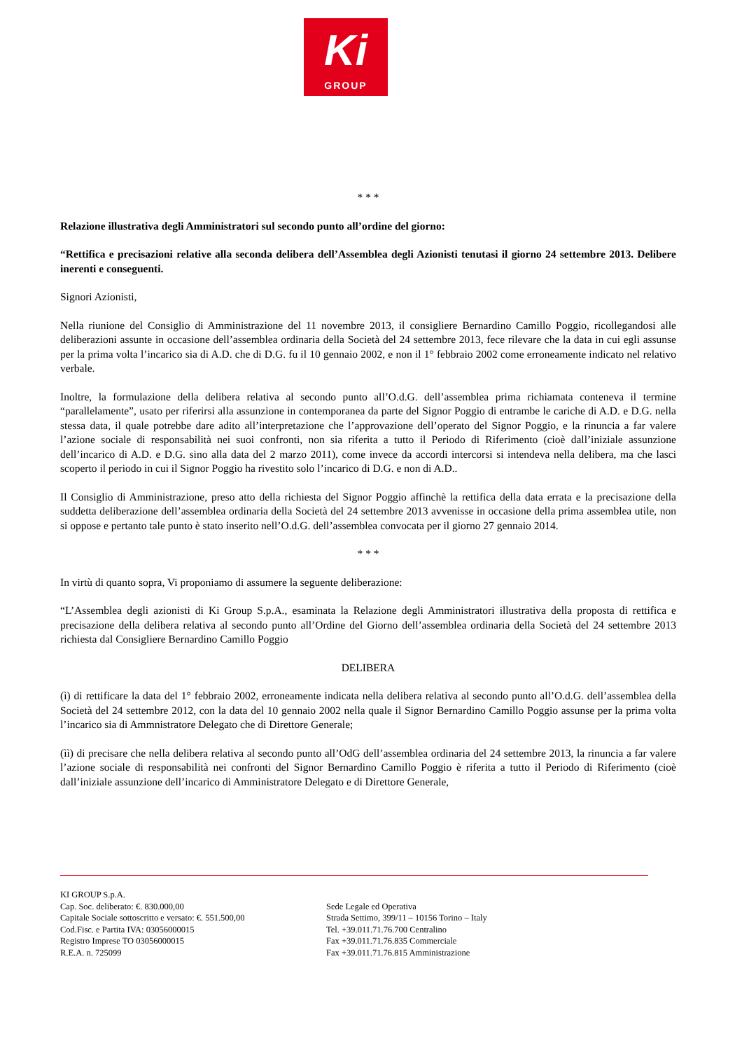Ki
GROUP
* * *
Relazione illustrativa degli Amministratori sul secondo punto all’ordine del giorno:
“Rettifica e precisazioni relative alla seconda delibera dell’Assemblea degli Azionisti tenutasi il giorno 24 settembre 2013. Delibere inerenti e conseguenti.
Signori Azionisti,
Nella riunione del Consiglio di Amministrazione del 11 novembre 2013, il consigliere Bernardino Camillo Poggio, ricollegandosi alle deliberazioni assunte in occasione dell’assemblea ordinaria della Società del 24 settembre 2013, fece rilevare che la data in cui egli assunse per la prima volta l’incarico sia di A.D. che di D.G. fu il 10 gennaio 2002, e non il 1° febbraio 2002 come erroneamente indicato nel relativo verbale.
Inoltre, la formulazione della delibera relativa al secondo punto all’O.d.G. dell’assemblea prima richiamata conteneva il termine “parallelamente”, usato per riferirsi alla assunzione in contemporanea da parte del Signor Poggio di entrambe le cariche di A.D. e D.G. nella stessa data, il quale potrebbe dare adito all’interpretazione che l’approvazione dell’operato del Signor Poggio, e la rinuncia a far valere l’azione sociale di responsabilità nei suoi confronti, non sia riferita a tutto il Periodo di Riferimento (cioè dall’iniziale assunzione dell’incarico di A.D. e D.G. sino alla data del 2 marzo 2011), come invece da accordi intercorsi si intendeva nella delibera, ma che lasci scoperto il periodo in cui il Signor Poggio ha rivestito solo l’incarico di D.G. e non di A.D..
Il Consiglio di Amministrazione, preso atto della richiesta del Signor Poggio affinchè la rettifica della data errata e la precisazione della suddetta deliberazione dell’assemblea ordinaria della Società del 24 settembre 2013 avvenisse in occasione della prima assemblea utile, non si oppose e pertanto tale punto è stato inserito nell’O.d.G. dell’assemblea convocata per il giorno 27 gennaio 2014.
* * *
In virtù di quanto sopra, Vi proponiamo di assumere la seguente deliberazione:
“L’Assemblea degli azionisti di Ki Group S.p.A., esaminata la Relazione degli Amministratori illustrativa della proposta di rettifica e precisazione della delibera relativa al secondo punto all’Ordine del Giorno dell’assemblea ordinaria della Società del 24 settembre 2013 richiesta dal Consigliere Bernardino Camillo Poggio
DELIBERA
(ì) di rettificare la data del 1° febbraio 2002, erroneamente indicata nella delibera relativa al secondo punto all’O.d.G. dell’assemblea della Società del 24 settembre 2012, con la data del 10 gennaio 2002 nella quale il Signor Bernardino Camillo Poggio assunse per la prima volta l’incarico sia di Ammnistratore Delegato che di Direttore Generale;
(ìì) di precisare che nella delibera relativa al secondo punto all’OdG dell’assemblea ordinaria del 24 settembre 2013, la rinuncia a far valere l’azione sociale di responsabilità nei confronti del Signor Bernardino Camillo Poggio è riferita a tutto il Periodo di Riferimento (cioè dall’iniziale assunzione dell’incarico di Amministratore Delegato e di Direttore Generale,
KI GROUP S.p.A.
Cap. Soc. deliberato: €. 830.000,00
Capitale Sociale sottoscritto e versato: €. 551.500,00
Cod.Fisc. e Partita IVA: 03056000015
Registro Imprese TO 03056000015
R.E.A. n. 725099
Sede Legale ed Operativa
Strada Settimo, 399/11 – 10156 Torino – Italy
Tel. +39.011.71.76.700 Centralino
Fax +39.011.71.76.835 Commerciale
Fax +39.011.71.76.815 Amministrazione